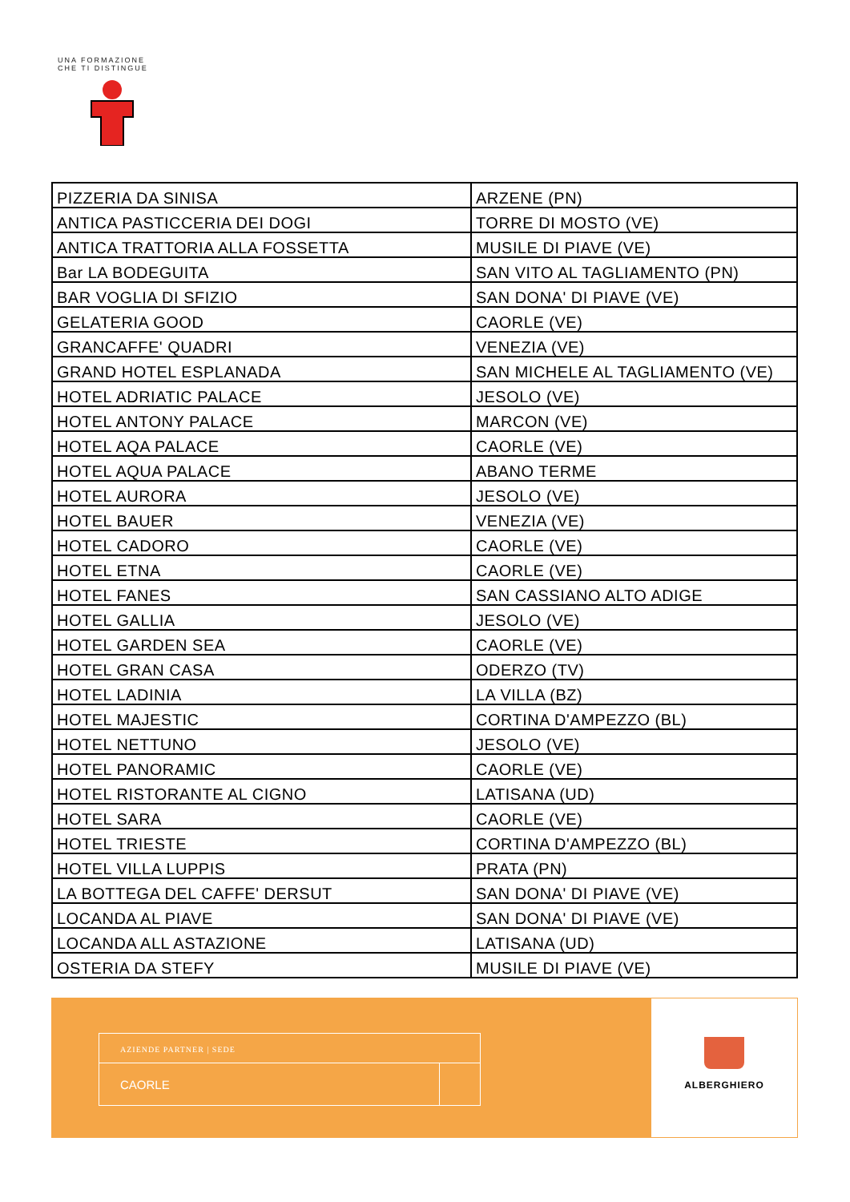UNA FORMAZIONE CHE TI DISTINGUE
| PIZZERIA DA SINISA | ARZENE (PN) |
| ANTICA PASTICCERIA DEI DOGI | TORRE DI MOSTO (VE) |
| ANTICA TRATTORIA ALLA FOSSETTA | MUSILE DI PIAVE (VE) |
| Bar LA BODEGUITA | SAN VITO AL TAGLIAMENTO (PN) |
| BAR VOGLIA DI SFIZIO | SAN DONA' DI PIAVE (VE) |
| GELATERIA GOOD | CAORLE (VE) |
| GRANCAFFE' QUADRI | VENEZIA (VE) |
| GRAND HOTEL ESPLANADA | SAN MICHELE AL TAGLIAMENTO (VE) |
| HOTEL ADRIATIC PALACE | JESOLO (VE) |
| HOTEL ANTONY PALACE | MARCON (VE) |
| HOTEL AQA PALACE | CAORLE (VE) |
| HOTEL AQUA PALACE | ABANO TERME |
| HOTEL AURORA | JESOLO (VE) |
| HOTEL BAUER | VENEZIA (VE) |
| HOTEL CADORO | CAORLE (VE) |
| HOTEL ETNA | CAORLE (VE) |
| HOTEL FANES | SAN CASSIANO ALTO ADIGE |
| HOTEL GALLIA | JESOLO (VE) |
| HOTEL GARDEN SEA | CAORLE (VE) |
| HOTEL GRAN CASA | ODERZO (TV) |
| HOTEL LADINIA | LA VILLA (BZ) |
| HOTEL MAJESTIC | CORTINA D'AMPEZZO (BL) |
| HOTEL NETTUNO | JESOLO (VE) |
| HOTEL PANORAMIC | CAORLE (VE) |
| HOTEL RISTORANTE AL CIGNO | LATISANA (UD) |
| HOTEL SARA | CAORLE (VE) |
| HOTEL TRIESTE | CORTINA D'AMPEZZO (BL) |
| HOTEL VILLA LUPPIS | PRATA (PN) |
| LA BOTTEGA DEL CAFFE' DERSUT | SAN DONA' DI PIAVE (VE) |
| LOCANDA AL PIAVE | SAN DONA' DI PIAVE (VE) |
| LOCANDA ALL ASTAZIONE | LATISANA (UD) |
| OSTERIA DA STEFY | MUSILE DI PIAVE (VE) |
AZIENDE PARTNER | SEDE
CAORLE
ALBERGHIERO